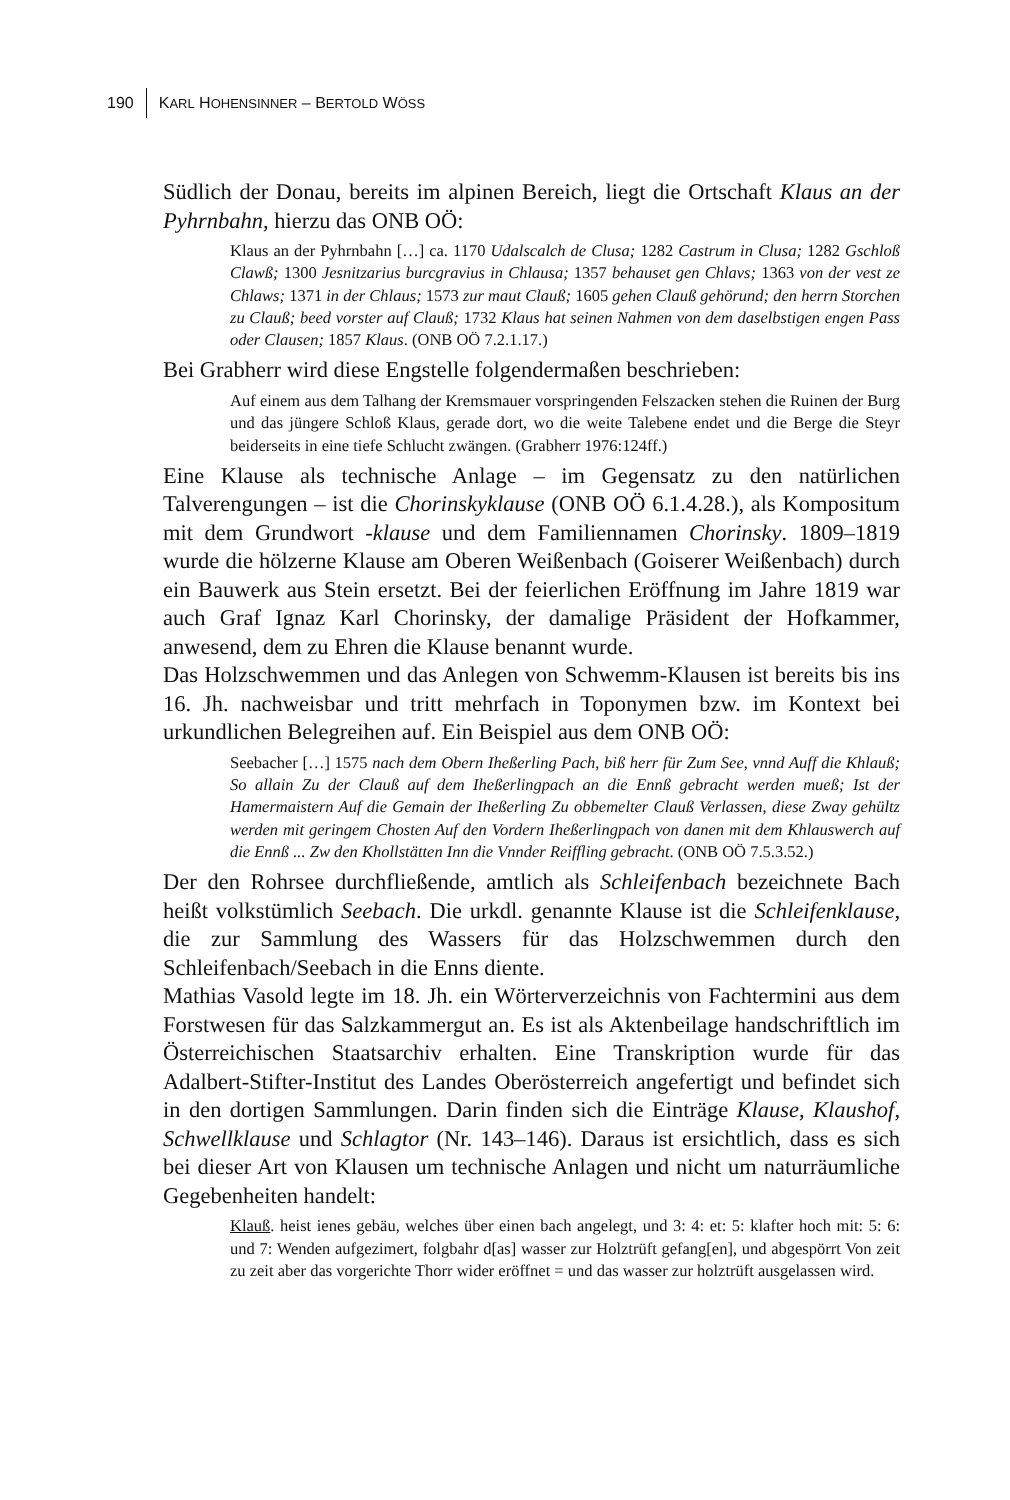190 KARL HOHENSINNER – BERTOLD WÖSS
Südlich der Donau, bereits im alpinen Bereich, liegt die Ortschaft Klaus an der Pyhrnbahn, hierzu das ONB OÖ:
Klaus an der Pyhrnbahn […] ca. 1170 Udalscalch de Clusa; 1282 Castrum in Clusa; 1282 Gschloß Clawß; 1300 Jesnitzarius burcgravius in Chlausa; 1357 behauset gen Chlavs; 1363 von der vest ze Chlaws; 1371 in der Chlaus; 1573 zur maut Clauß; 1605 gehen Clauß gehörund; den herrn Storchen zu Clauß; beed vorster auf Clauß; 1732 Klaus hat seinen Nahmen von dem daselbstigen engen Pass oder Clausen; 1857 Klaus. (ONB OÖ 7.2.1.17.)
Bei Grabherr wird diese Engstelle folgendermaßen beschrieben:
Auf einem aus dem Talhang der Kremsmauer vorspringenden Felszacken stehen die Ruinen der Burg und das jüngere Schloß Klaus, gerade dort, wo die weite Talebene endet und die Berge die Steyr beiderseits in eine tiefe Schlucht zwängen. (Grabherr 1976:124ff.)
Eine Klause als technische Anlage – im Gegensatz zu den natürlichen Talverengungen – ist die Chorinskyklause (ONB OÖ 6.1.4.28.), als Kompositum mit dem Grundwort -klause und dem Familiennamen Chorinsky. 1809–1819 wurde die hölzerne Klause am Oberen Weißenbach (Goiserer Weißenbach) durch ein Bauwerk aus Stein ersetzt. Bei der feierlichen Eröffnung im Jahre 1819 war auch Graf Ignaz Karl Chorinsky, der damalige Präsident der Hofkammer, anwesend, dem zu Ehren die Klause benannt wurde.
Das Holzschwemmen und das Anlegen von Schwemm-Klausen ist bereits bis ins 16. Jh. nachweisbar und tritt mehrfach in Toponymen bzw. im Kontext bei urkundlichen Belegreihen auf. Ein Beispiel aus dem ONB OÖ:
Seebacher […] 1575 nach dem Obern Iheßerling Pach, biß herr für Zum See, vnnd Auff die Khlauß; So allain Zu der Clauß auf dem Iheßerlingpach an die Ennß gebracht werden mueß; Ist der Hamermaistern Auf die Gemain der Iheßerling Zu obbemelter Clauß Verlassen, diese Zway gehültz werden mit geringem Chosten Auf den Vordern Iheßerlingpach von danen mit dem Khlauswerch auf die Ennß ... Zw den Khollstätten Inn die Vnnder Reiffling gebracht. (ONB OÖ 7.5.3.52.)
Der den Rohrsee durchfließende, amtlich als Schleifenbach bezeichnete Bach heißt volkstümlich Seebach. Die urkdl. genannte Klause ist die Schleifenklause, die zur Sammlung des Wassers für das Holzschwemmen durch den Schleifenbach/Seebach in die Enns diente.
Mathias Vasold legte im 18. Jh. ein Wörterverzeichnis von Fachtermini aus dem Forstwesen für das Salzkammergut an. Es ist als Aktenbeilage handschriftlich im Österreichischen Staatsarchiv erhalten. Eine Transkription wurde für das Adalbert-Stifter-Institut des Landes Oberösterreich angefertigt und befindet sich in den dortigen Sammlungen. Darin finden sich die Einträge Klause, Klaushof, Schwellklause und Schlagtor (Nr. 143–146). Daraus ist ersichtlich, dass es sich bei dieser Art von Klausen um technische Anlagen und nicht um naturräumliche Gegebenheiten handelt:
Klauß. heist ienes gebäu, welches über einen bach angelegt, und 3: 4: et: 5: klafter hoch mit: 5: 6: und 7: Wenden aufgezimert, folgbahr d[as] wasser zur Holztrüft gefang[en], und abgespörrt Von zeit zu zeit aber das vorgerichte Thorr wider eröffnet = und das wasser zur holztrüft ausgelassen wird.